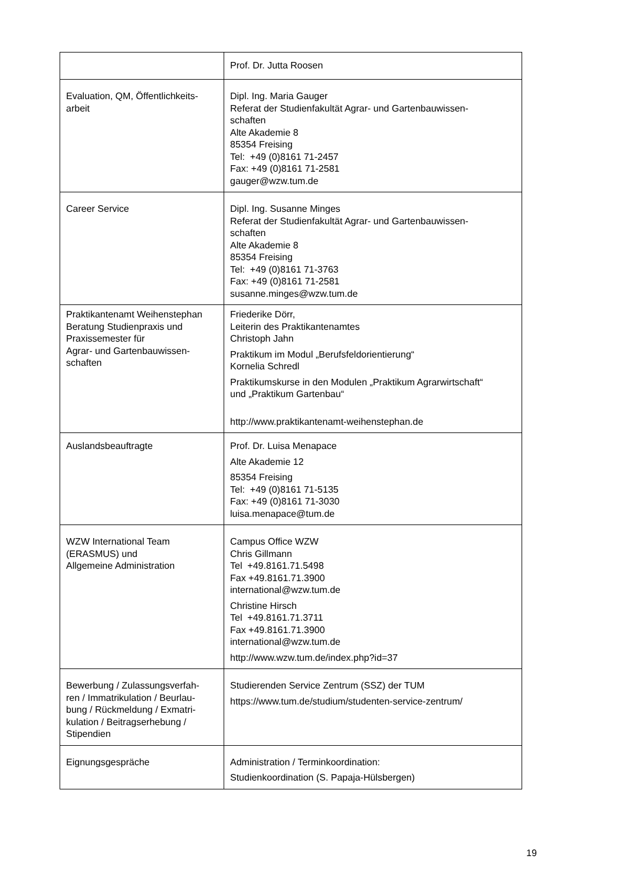| | Prof. Dr. Jutta Roosen |
| Evaluation, QM, Öffentlichkeits- arbeit | Dipl. Ing. Maria Gauger Referat der Studienfakultät Agrar- und Gartenbauwissen- schaften Alte Akademie 8 85354 Freising Tel: +49 (0)8161 71-2457 Fax: +49 (0)8161 71-2581 gauger@wzw.tum.de |
| Career Service | Dipl. Ing. Susanne Minges Referat der Studienfakultät Agrar- und Gartenbauwissen- schaften Alte Akademie 8 85354 Freising Tel: +49 (0)8161 71-3763 Fax: +49 (0)8161 71-2581 susanne.minges@wzw.tum.de |
| Praktikantenamt Weihenstephan Beratung Studienpraxis und Praxissemester für Agrar- und Gartenbauwissen- schaften | Friederike Dörr, Leiterin des Praktikantenamtes Christoph Jahn Praktikum im Modul „Berufsfeldorientierung“ Kornelia Schredl Praktikumskurse in den Modulen „Praktikum Agrarwirtschaft“ und „Praktikum Gartenbau“ http://www.praktikantenamt-weihenstephan.de |
| Auslandsbeauftragte | Prof. Dr. Luisa Menapace Alte Akademie 12 85354 Freising Tel: +49 (0)8161 71-5135 Fax: +49 (0)8161 71-3030 luisa.menapace@tum.de |
| WZW International Team (ERASMUS) und Allgemeine Administration | Campus Office WZW Chris Gillmann Tel +49.8161.71.5498 Fax +49.8161.71.3900 international@wzw.tum.de Christine Hirsch Tel +49.8161.71.3711 Fax +49.8161.71.3900 international@wzw.tum.de http://www.wzw.tum.de/index.php?id=37 |
| Bewerbung / Zulassungsverfah- ren / Immatrikulation / Beurlau- bung / Rückmeldung / Exmatri- kulation / Beitragserhebung / Stipendien | Studierenden Service Zentrum (SSZ) der TUM https://www.tum.de/studium/studenten-service-zentrum/ |
| Eignungsgespräche | Administration / Terminkoordination: Studienkoordination (S. Papaja-Hülsbergen) |
19